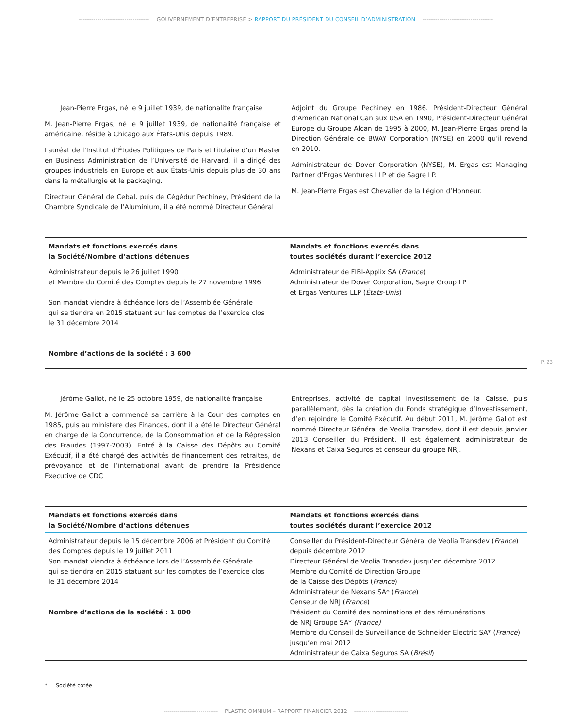---------------------------------- GOUVERNEMENT D’ENTREPRISE > RAPPORT DU PRÉSIDENT DU CONSEIL D’ADMINISTRATION ----------------------------------
Jean-Pierre Ergas, né le 9 juillet 1939, de nationalité française
M. Jean-Pierre Ergas, né le 9 juillet 1939, de nationalité française et américaine, réside à Chicago aux États-Unis depuis 1989.
Lauréat de l’Institut d’Études Politiques de Paris et titulaire d’un Master en Business Administration de l’Université de Harvard, il a dirigé des groupes industriels en Europe et aux États-Unis depuis plus de 30 ans dans la métallurgie et le packaging.
Directeur Général de Cebal, puis de Cégédur Pechiney, Président de la Chambre Syndicale de l’Aluminium, il a été nommé Directeur Général
Adjoint du Groupe Pechiney en 1986. Président-Directeur Général d’American National Can aux USA en 1990, Président-Directeur Général Europe du Groupe Alcan de 1995 à 2000, M. Jean-Pierre Ergas prend la Direction Générale de BWAY Corporation (NYSE) en 2000 qu’il revend en 2010.
Administrateur de Dover Corporation (NYSE), M. Ergas est Managing Partner d’Ergas Ventures LLP et de Sagre LP.
M. Jean-Pierre Ergas est Chevalier de la Légion d’Honneur.
| Mandats et fonctions exercés dans la Société/Nombre d’actions détenues | Mandats et fonctions exercés dans toutes sociétés durant l’exercice 2012 |
| --- | --- |
| Administrateur depuis le 26 juillet 1990 et Membre du Comité des Comptes depuis le 27 novembre 1996 Son mandat viendra à échéance lors de l’Assemblée Générale qui se tiendra en 2015 statuant sur les comptes de l’exercice clos le 31 décembre 2014 Nombre d’actions de la société : 3 600 | Administrateur de FIBI-Applix SA ( France ) Administrateur de Dover Corporation, Sagre Group LP et Ergas Ventures LLP ( États-Unis ) |
Jérôme Gallot, né le 25 octobre 1959, de nationalité française
M. Jérôme Gallot a commencé sa carrière à la Cour des comptes en 1985, puis au ministère des Finances, dont il a été le Directeur Général en charge de la Concurrence, de la Consommation et de la Répression des Fraudes (1997-2003). Entré à la Caisse des Dépôts au Comité Exécutif, il a été chargé des activités de financement des retraites, de prévoyance et de l’international avant de prendre la Présidence Executive de CDC
Entreprises, activité de capital investissement de la Caisse, puis parallèlement, dès la création du Fonds stratégique d’Investissement, d’en rejoindre le Comité Exécutif. Au début 2011, M. Jérôme Gallot est nommé Directeur Général de Veolia Transdev, dont il est depuis janvier 2013 Conseiller du Président. Il est également administrateur de Nexans et Caixa Seguros et censeur du groupe NRJ.
| Mandats et fonctions exercés dans la Société/Nombre d’actions détenues | Mandats et fonctions exercés dans toutes sociétés durant l’exercice 2012 |
| --- | --- |
| Administrateur depuis le 15 décembre 2006 et Président du Comité des Comptes depuis le 19 juillet 2011 Son mandat viendra à échéance lors de l’Assemblée Générale qui se tiendra en 2015 statuant sur les comptes de l’exercice clos le 31 décembre 2014 Nombre d’actions de la société : 1 800 | Conseiller du Président-Directeur Général de Veolia Transdev ( France ) depuis décembre 2012 Directeur Général de Veolia Transdev jusqu’en décembre 2012 Membre du Comité de Direction Groupe de la Caisse des Dépôts ( France ) Administrateur de Nexans SA* ( France ) Censeur de NRJ ( France ) Président du Comité des nominations et des rémunérations de NRJ Groupe SA* (France) Membre du Conseil de Surveillance de Schneider Electric SA* ( France ) jusqu’en mai 2012 Administrateur de Caixa Seguros SA ( Brésil ) |
* Société cotée.
P. 23
---------------------------- PLASTIC OMNIUM – RAPPORT FINANCIER 2012 ----------------------------